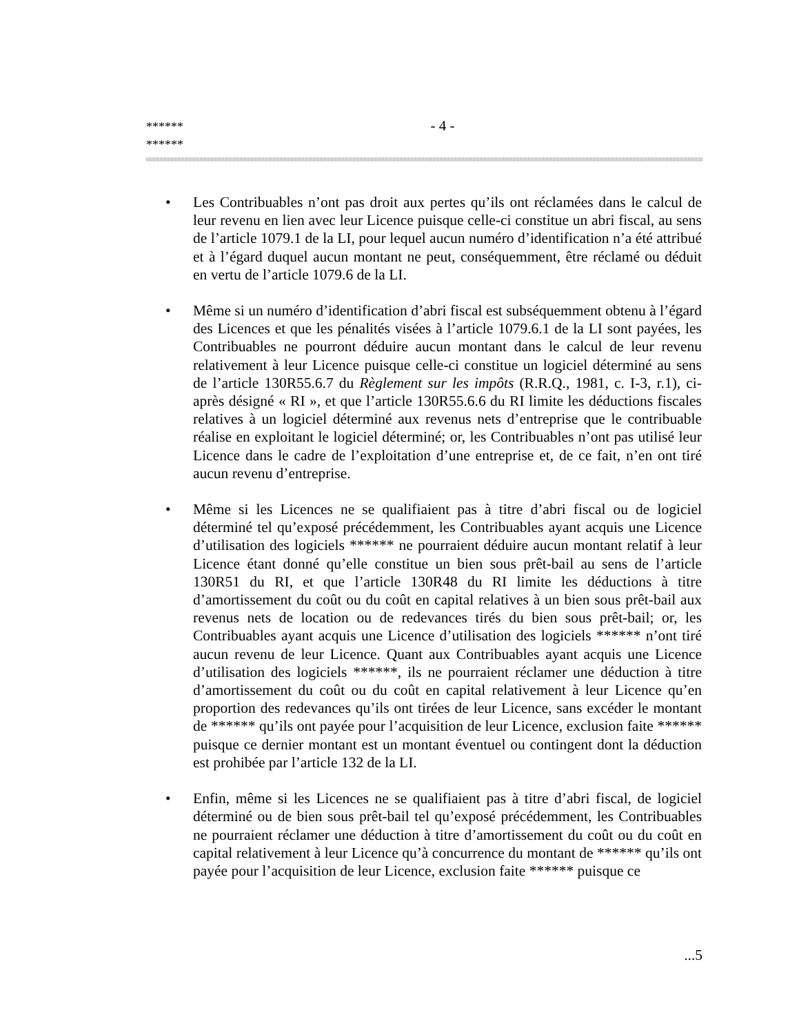******
******
- 4 -
• Les Contribuables n’ont pas droit aux pertes qu’ils ont réclamées dans le calcul de leur revenu en lien avec leur Licence puisque celle-ci constitue un abri fiscal, au sens de l’article 1079.1 de la LI, pour lequel aucun numéro d’identification n’a été attribué et à l’égard duquel aucun montant ne peut, conséquemment, être réclamé ou déduit en vertu de l’article 1079.6 de la LI.
• Même si un numéro d’identification d’abri fiscal est subséquemment obtenu à l’égard des Licences et que les pénalités visées à l’article 1079.6.1 de la LI sont payées, les Contribuables ne pourront déduire aucun montant dans le calcul de leur revenu relativement à leur Licence puisque celle-ci constitue un logiciel déterminé au sens de l’article 130R55.6.7 du Règlement sur les impôts (R.R.Q., 1981, c. I-3, r.1), ci-après désigné « RI », et que l’article 130R55.6.6 du RI limite les déductions fiscales relatives à un logiciel déterminé aux revenus nets d’entreprise que le contribuable réalise en exploitant le logiciel déterminé; or, les Contribuables n’ont pas utilisé leur Licence dans le cadre de l’exploitation d’une entreprise et, de ce fait, n’en ont tiré aucun revenu d’entreprise.
• Même si les Licences ne se qualifiaient pas à titre d’abri fiscal ou de logiciel déterminé tel qu’exposé précédemment, les Contribuables ayant acquis une Licence d’utilisation des logiciels ****** ne pourraient déduire aucun montant relatif à leur Licence étant donné qu’elle constitue un bien sous prêt-bail au sens de l’article 130R51 du RI, et que l’article 130R48 du RI limite les déductions à titre d’amortissement du coût ou du coût en capital relatives à un bien sous prêt-bail aux revenus nets de location ou de redevances tirés du bien sous prêt-bail; or, les Contribuables ayant acquis une Licence d’utilisation des logiciels ****** n’ont tiré aucun revenu de leur Licence. Quant aux Contribuables ayant acquis une Licence d’utilisation des logiciels ******, ils ne pourraient réclamer une déduction à titre d’amortissement du coût ou du coût en capital relativement à leur Licence qu’en proportion des redevances qu’ils ont tirées de leur Licence, sans excéder le montant de ****** qu’ils ont payée pour l’acquisition de leur Licence, exclusion faite ****** puisque ce dernier montant est un montant éventuel ou contingent dont la déduction est prohibée par l’article 132 de la LI.
• Enfin, même si les Licences ne se qualifiaient pas à titre d’abri fiscal, de logiciel déterminé ou de bien sous prêt-bail tel qu’exposé précédemment, les Contribuables ne pourraient réclamer une déduction à titre d’amortissement du coût ou du coût en capital relativement à leur Licence qu’à concurrence du montant de ****** qu’ils ont payée pour l’acquisition de leur Licence, exclusion faite ****** puisque ce
...5